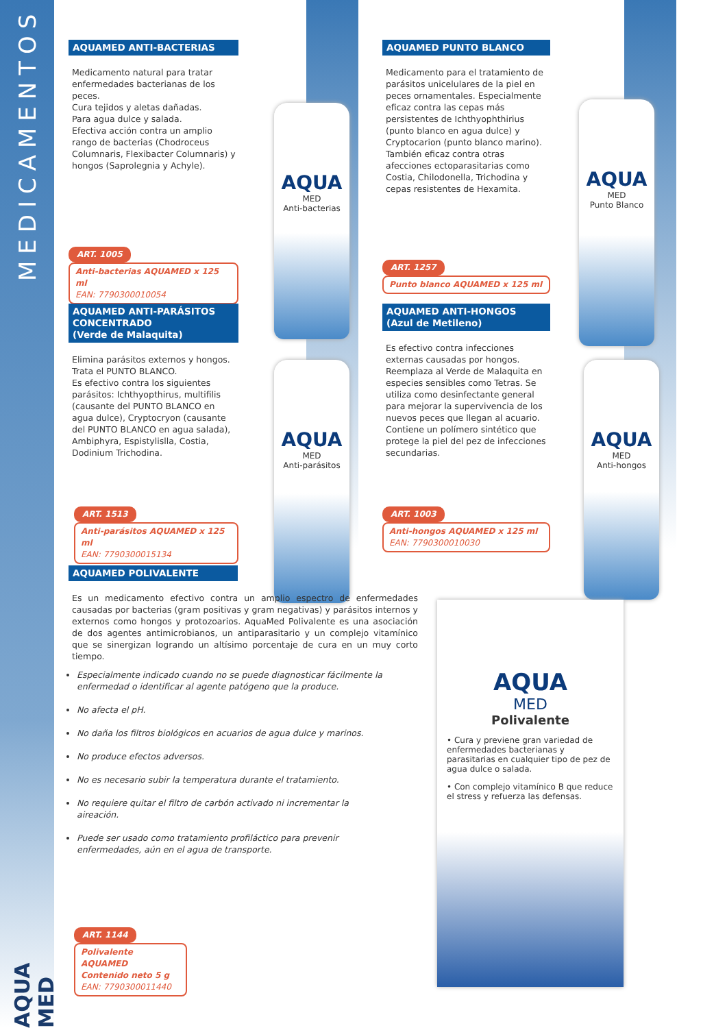MEDICAMENTOS
AQUA MED
AQUAMED ANTI-BACTERIAS
Medicamento natural para tratar enfermedades bacterianas de los peces.
Cura tejidos y aletas dañadas.
Para agua dulce y salada.
Efectiva acción contra un amplio rango de bacterias (Chodroceus Columnaris, Flexibacter Columnaris) y hongos (Saprolegnia y Achyle).
ART. 1005
Anti-bacterias AQUAMED x 125 ml
EAN: 7790300010054
AQUA
MED
Anti-bacterias
AQUAMED PUNTO BLANCO
Medicamento para el tratamiento de parásitos unicelulares de la piel en peces ornamentales. Especialmente eficaz contra las cepas más persistentes de Ichthyophthirius (punto blanco en agua dulce) y Cryptocarion (punto blanco marino). También eficaz contra otras afecciones ectoparasitarias como Costia, Chilodonella, Trichodina y cepas resistentes de Hexamita.
ART. 1257
Punto blanco AQUAMED x 125 ml
AQUA
MED
Punto Blanco
AQUAMED ANTI-PARÁSITOS CONCENTRADO
(Verde de Malaquita)
Elimina parásitos externos y hongos.
Trata el PUNTO BLANCO.
Es efectivo contra los siguientes parásitos: Ichthyopthirus, multifilis (causante del PUNTO BLANCO en agua dulce), Cryptocryon (causante del PUNTO BLANCO en agua salada), Ambiphyra, Espistylislla, Costia, Dodinium Trichodina.
ART. 1513
Anti-parásitos AQUAMED x 125 ml
EAN: 7790300015134
AQUA
MED
Anti-parásitos
AQUAMED ANTI-HONGOS
(Azul de Metileno)
Es efectivo contra infecciones externas causadas por hongos. Reemplaza al Verde de Malaquita en especies sensibles como Tetras. Se utiliza como desinfectante general para mejorar la supervivencia de los nuevos peces que llegan al acuario. Contiene un polímero sintético que protege la piel del pez de infecciones secundarias.
ART. 1003
Anti-hongos AQUAMED x 125 ml
EAN: 7790300010030
AQUA
MED
Anti-hongos
AQUAMED POLIVALENTE
Es un medicamento efectivo contra un amplio espectro de enfermedades causadas por bacterias (gram positivas y gram negativas) y parásitos internos y externos como hongos y protozoarios. AquaMed Polivalente es una asociación de dos agentes antimicrobianos, un antiparasitario y un complejo vitamínico que se sinergizan logrando un altísimo porcentaje de cura en un muy corto tiempo.
Especialmente indicado cuando no se puede diagnosticar fácilmente la enfermedad o identificar al agente patógeno que la produce.
No afecta el pH.
No daña los filtros biológicos en acuarios de agua dulce y marinos.
No produce efectos adversos.
No es necesario subir la temperatura durante el tratamiento.
No requiere quitar el filtro de carbón activado ni incrementar la aireación.
Puede ser usado como tratamiento profiláctico para prevenir enfermedades, aún en el agua de transporte.
ART. 1144
Polivalente AQUAMED
Contenido neto 5 g
EAN: 7790300011440
AQUA
MED
Polivalente
• Cura y previene gran variedad de enfermedades bacterianas y parasitarias en cualquier tipo de pez de agua dulce o salada.
• Con complejo vitamínico B que reduce el stress y refuerza las defensas.